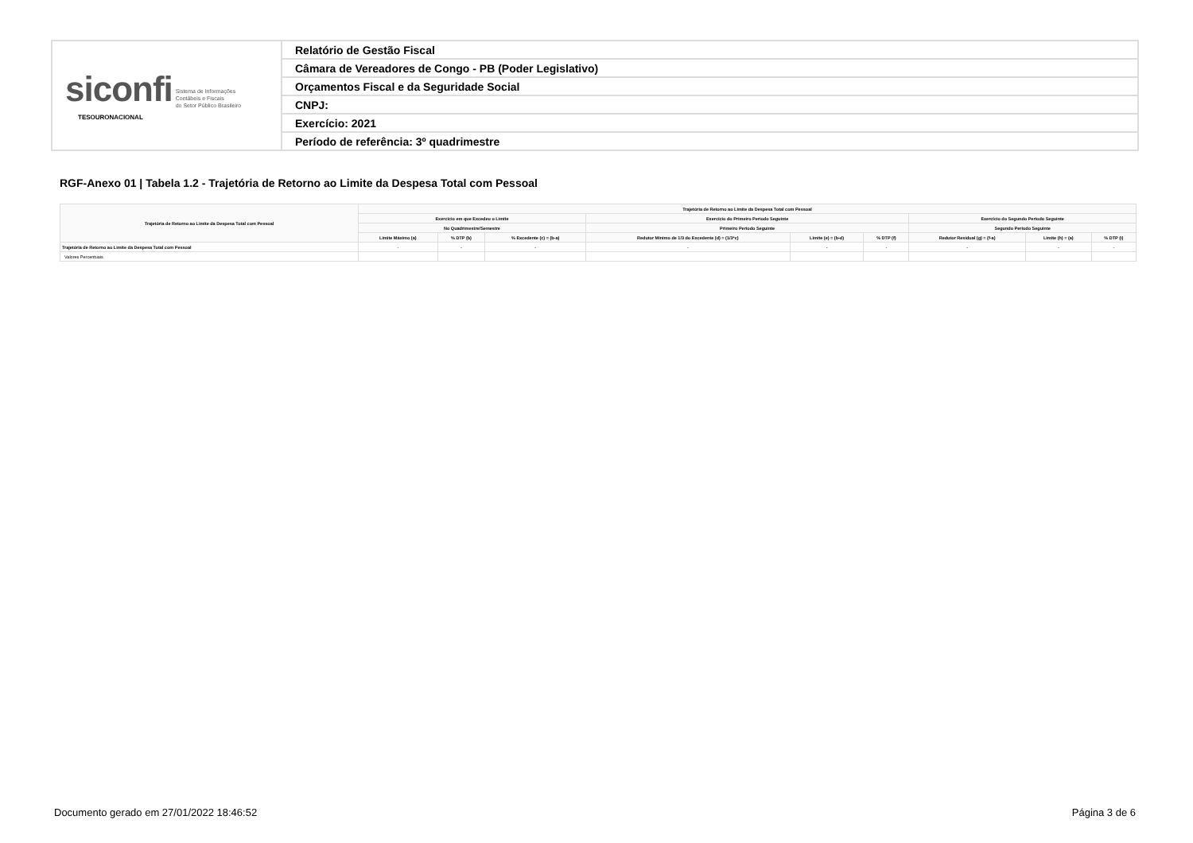| siconfi Sistema de Informações Contábeis e Fiscais do Setor Público Brasileiro TESOURONACIONAL | Relatório de Gestão Fiscal |
| | Câmara de Vereadores de Congo - PB (Poder Legislativo) |
| | Orçamentos Fiscal e da Seguridade Social |
| | CNPJ: |
| | Exercício: 2021 |
| | Período de referência: 3º quadrimestre |
RGF-Anexo 01 | Tabela 1.2 - Trajetória de Retorno ao Limite da Despesa Total com Pessoal
| Trajetória de Retorno ao Limite da Despesa Total com Pessoal | Trajetória de Retorno ao Limite da Despesa Total com Pessoal | | | | | | | | |
| --- | --- | --- | --- | --- | --- | --- | --- | --- | --- |
| | Exercício em que Excedeu o Limite | | | Exercício do Primeiro Período Seguinte | | | Exercício do Segundo Período Seguinte | | |
| | No Quadrimestre/Semestre | | | Primeiro Período Seguinte | | | Segundo Período Seguinte | | |
| | Limite Máximo (a) | % DTP (b) | % Excedente (c) = (b-a) | Redutor Mínimo de 1/3 do Excedente (d) = (1/3*c) | Limite (e) = (b-d) | % DTP (f) | Redutor Residual (g) = (f-a) | Limite (h) = (a) | % DTP (i) |
| Trajetória de Retorno ao Limite da Despesa Total com Pessoal | - | - | - | - | - | - | - | - | - |
| Valores Percentuais | | | | | | | | | |
Documento gerado em 27/01/2022 18:46:52
Página 3 de 6